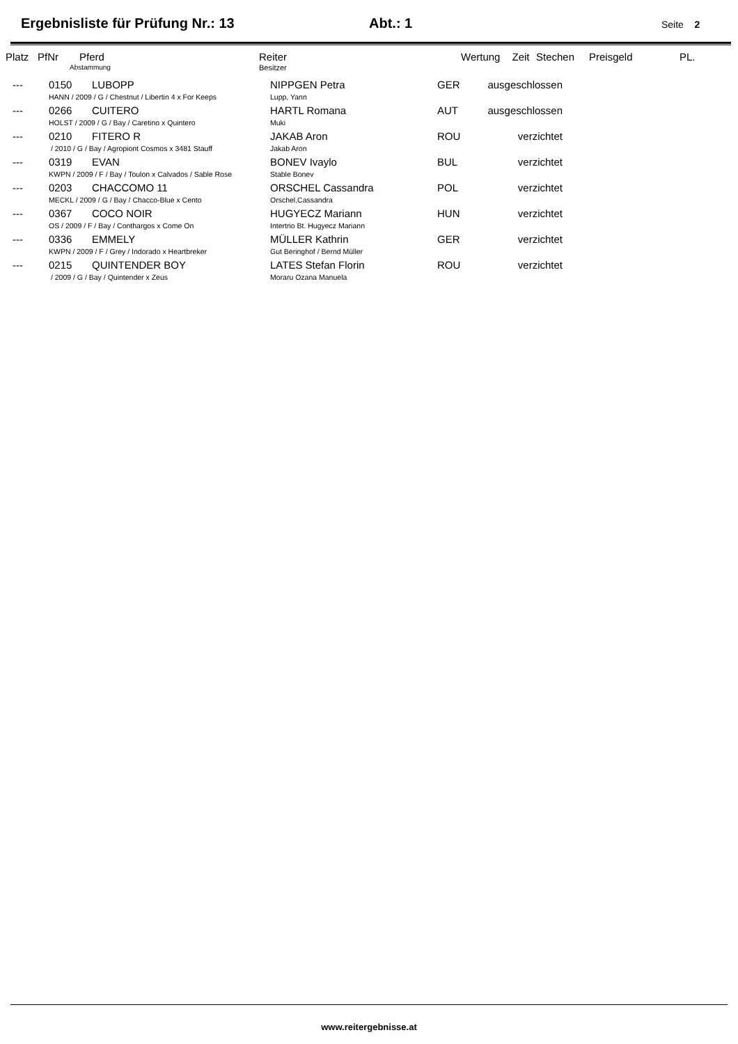Ergebnisliste für Prüfung Nr.: 13 Abt.: 1 Seite 2
| Platz | PfNr | Pferd | Reiter | Wertung | Zeit | Stechen | Preisgeld | PL. |
| --- | --- | --- | --- | --- | --- | --- | --- | --- |
| | Abstammung | | Besitzer | | | | | |
| --- | 0150 | LUBOPP | NIPPGEN Petra | GER | ausgeschlossen | |
| | HANN / 2009 / G / Chestnut / Libertin 4 x For Keeps | | Lupp, Yann | | | |
| --- | 0266 | CUITERO | HARTL Romana | AUT | ausgeschlossen | |
| | HOLST / 2009 / G / Bay / Caretino x Quintero | | Muki | | | |
| --- | 0210 | FITERO R | JAKAB Aron | ROU | verzichtet | |
| | / 2010 / G / Bay / Agropiont Cosmos x 3481 Stauff | | Jakab Aron | | | |
| --- | 0319 | EVAN | BONEV Ivaylo | BUL | verzichtet | |
| | KWPN / 2009 / F / Bay / Toulon x Calvados / Sable Rose | | Stable Bonev | | | |
| --- | 0203 | CHACCOMO 11 | ORSCHEL Cassandra | POL | verzichtet | |
| | MECKL / 2009 / G / Bay / Chacco-Blue x Cento | | Orschel,Cassandra | | | |
| --- | 0367 | COCO NOIR | HUGYECZ Mariann | HUN | verzichtet | |
| | OS / 2009 / F / Bay / Conthargos x Come On | | Intertrio Bt. Hugyecz Mariann | | | |
| --- | 0336 | EMMELY | MÜLLER Kathrin | GER | verzichtet | |
| | KWPN / 2009 / F / Grey / Indorado x Heartbreker | | Gut Beringhof / Bernd Müller | | | |
| --- | 0215 | QUINTENDER BOY | LATES Stefan Florin | ROU | verzichtet | |
| | / 2009 / G / Bay / Quintender x Zeus | | Moraru Ozana Manuela | | | |
www.reitergebnisse.at